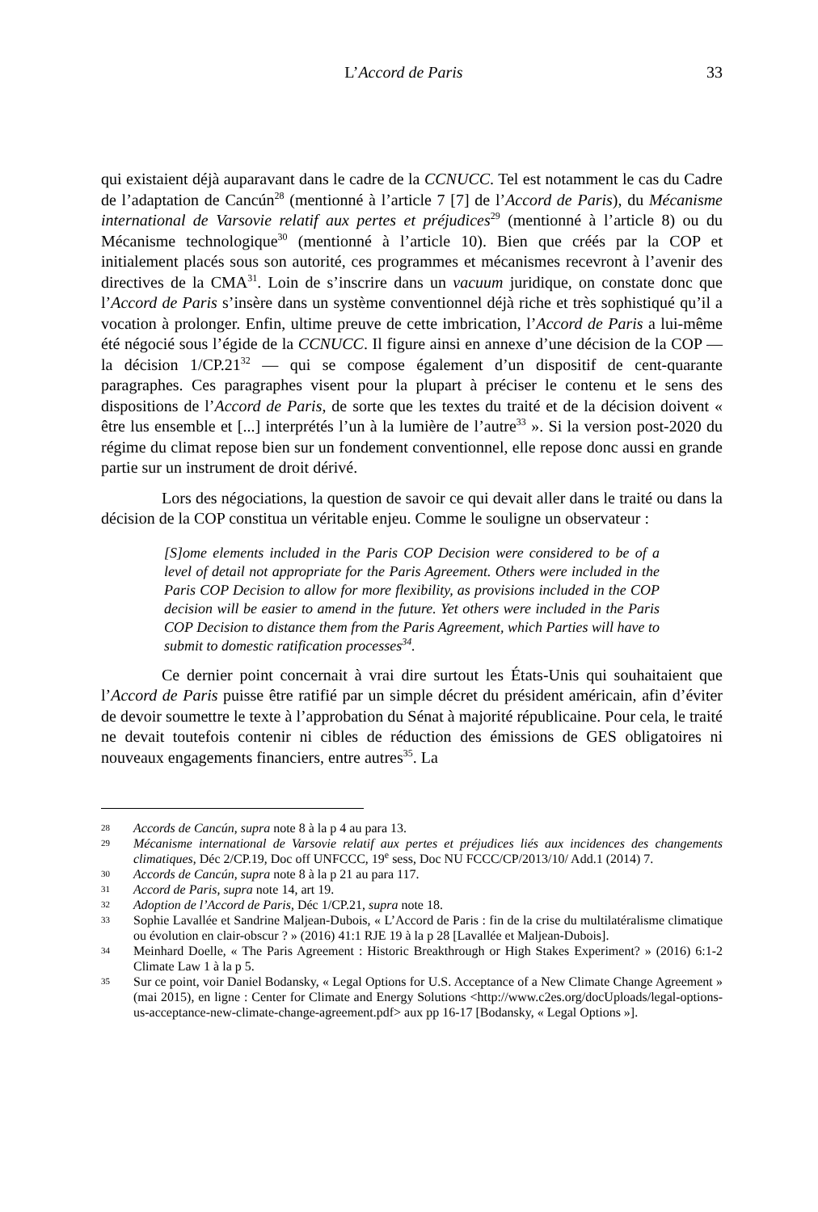L’Accord de Paris 33
qui existaient déjà auparavant dans le cadre de la CCNUCC. Tel est notamment le cas du Cadre de l’adaptation de Cancún<sup>28</sup> (mentionné à l’article 7 [7] de l’Accord de Paris), du Mécanisme international de Varsovie relatif aux pertes et préjudices<sup>29</sup> (mentionné à l’article 8) ou du Mécanisme technologique<sup>30</sup> (mentionné à l’article 10). Bien que créés par la COP et initialement placés sous son autorité, ces programmes et mécanismes recevront à l’avenir des directives de la CMA<sup>31</sup>. Loin de s’inscrire dans un vacuum juridique, on constate donc que l’Accord de Paris s’insère dans un système conventionnel déjà riche et très sophistiqué qu’il a vocation à prolonger. Enfin, ultime preuve de cette imbrication, l’Accord de Paris a lui-même été négocié sous l’égide de la CCNUCC. Il figure ainsi en annexe d’une décision de la COP — la décision 1/CP.21<sup>32</sup> — qui se compose également d’un dispositif de cent-quarante paragraphes. Ces paragraphes visent pour la plupart à préciser le contenu et le sens des dispositions de l’Accord de Paris, de sorte que les textes du traité et de la décision doivent « être lus ensemble et [...] interprétés l’un à la lumière de l’autre<sup>33</sup> ». Si la version post-2020 du régime du climat repose bien sur un fondement conventionnel, elle repose donc aussi en grande partie sur un instrument de droit dérivé.
Lors des négociations, la question de savoir ce qui devait aller dans le traité ou dans la décision de la COP constitua un véritable enjeu. Comme le souligne un observateur :
[S]ome elements included in the Paris COP Decision were considered to be of a level of detail not appropriate for the Paris Agreement. Others were included in the Paris COP Decision to allow for more flexibility, as provisions included in the COP decision will be easier to amend in the future. Yet others were included in the Paris COP Decision to distance them from the Paris Agreement, which Parties will have to submit to domestic ratification processes<sup>34</sup>.
Ce dernier point concernait à vrai dire surtout les États-Unis qui souhaitaient que l’Accord de Paris puisse être ratifié par un simple décret du président américain, afin d’éviter de devoir soumettre le texte à l’approbation du Sénat à majorité républicaine. Pour cela, le traité ne devait toutefois contenir ni cibles de réduction des émissions de GES obligatoires ni nouveaux engagements financiers, entre autres<sup>35</sup>. La
28 Accords de Cancún, supra note 8 à la p 4 au para 13.
29 Mécanisme international de Varsovie relatif aux pertes et préjudices liés aux incidences des changements climatiques, Déc 2/CP.19, Doc off UNFCCC, 19<sup>e</sup> sess, Doc NU FCCC/CP/2013/10/ Add.1 (2014) 7.
30 Accords de Cancún, supra note 8 à la p 21 au para 117.
31 Accord de Paris, supra note 14, art 19.
32 Adoption de l’Accord de Paris, Déc 1/CP.21, supra note 18.
33 Sophie Lavallée et Sandrine Maljean-Dubois, « L’Accord de Paris : fin de la crise du multilatéralisme climatique ou évolution en clair-obscur ? » (2016) 41:1 RJE 19 à la p 28 [Lavallée et Maljean-Dubois].
34 Meinhard Doelle, « The Paris Agreement : Historic Breakthrough or High Stakes Experiment? » (2016) 6:1-2 Climate Law 1 à la p 5.
35 Sur ce point, voir Daniel Bodansky, « Legal Options for U.S. Acceptance of a New Climate Change Agreement » (mai 2015), en ligne : Center for Climate and Energy Solutions <http://www.c2es.org/docUploads/legal-options-us-acceptance-new-climate-change-agreement.pdf> aux pp 16-17 [Bodansky, « Legal Options »].